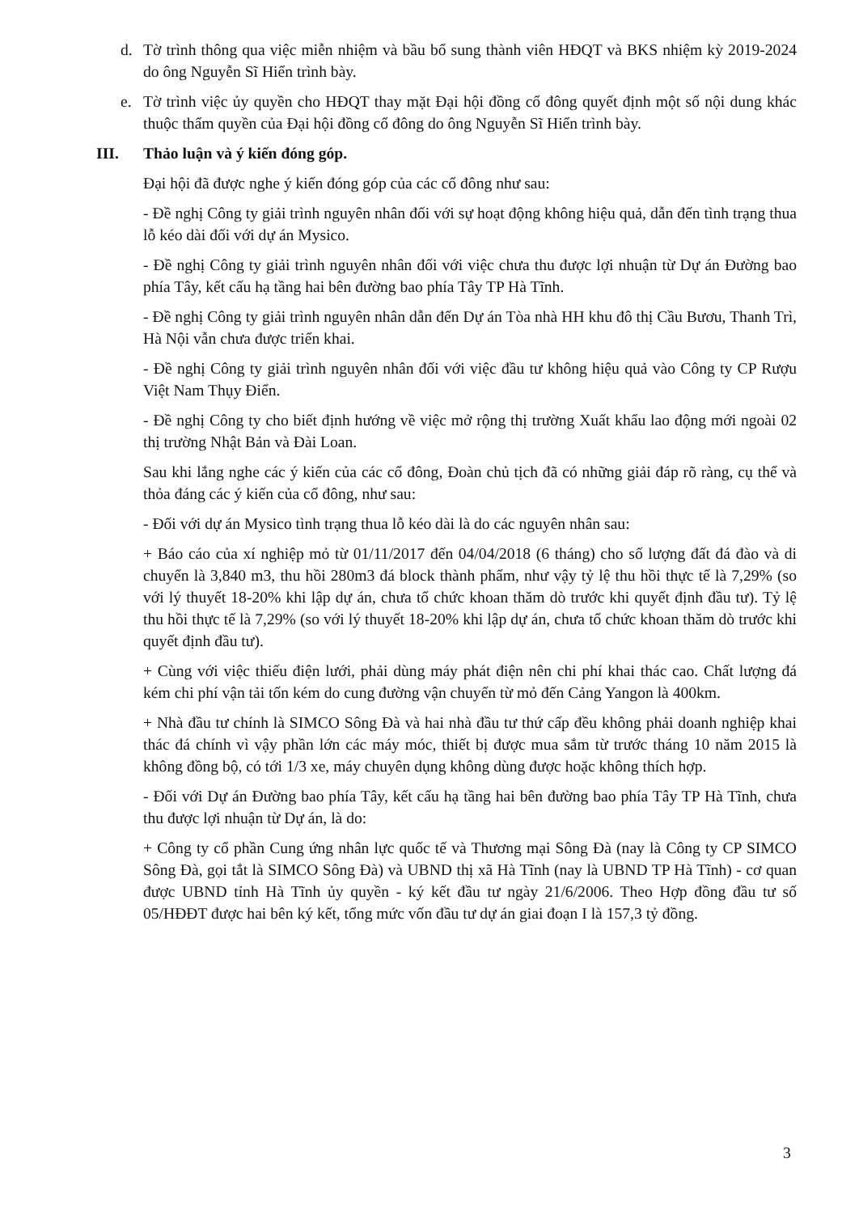d. Tờ trình thông qua việc miễn nhiệm và bầu bổ sung thành viên HĐQT và BKS nhiệm kỳ 2019-2024 do ông Nguyễn Sĩ Hiển trình bày.
e. Tờ trình việc ủy quyền cho HĐQT thay mặt Đại hội đồng cổ đông quyết định một số nội dung khác thuộc thẩm quyền của Đại hội đồng cổ đông do ông Nguyễn Sĩ Hiển trình bày.
III. Thảo luận và ý kiến đóng góp.
Đại hội đã được nghe ý kiến đóng góp của các cổ đông như sau:
- Đề nghị Công ty giải trình nguyên nhân đối với sự hoạt động không hiệu quả, dẫn đến tình trạng thua lỗ kéo dài đối với dự án Mysico.
- Đề nghị Công ty giải trình nguyên nhân đối với việc chưa thu được lợi nhuận từ Dự án Đường bao phía Tây, kết cấu hạ tầng hai bên đường bao phía Tây TP Hà Tĩnh.
- Đề nghị Công ty giải trình nguyên nhân dẫn đến Dự án Tòa nhà HH khu đô thị Cầu Bươu, Thanh Trì, Hà Nội vẫn chưa được triển khai.
- Đề nghị Công ty giải trình nguyên nhân đối với việc đầu tư không hiệu quả vào Công ty CP Rượu Việt Nam Thụy Điển.
- Đề nghị Công ty cho biết định hướng về việc mở rộng thị trường Xuất khẩu lao động mới ngoài 02 thị trường Nhật Bản và Đài Loan.
Sau khi lắng nghe các ý kiến của các cổ đông, Đoàn chủ tịch đã có những giải đáp rõ ràng, cụ thể và thỏa đáng các ý kiến của cổ đông, như sau:
- Đối với dự án Mysico tình trạng thua lỗ kéo dài là do các nguyên nhân sau:
+ Báo cáo của xí nghiệp mỏ từ 01/11/2017 đến 04/04/2018 (6 tháng) cho số lượng đất đá đào và di chuyển là 3,840 m3, thu hồi 280m3 đá block thành phẩm, như vậy tỷ lệ thu hồi thực tế là 7,29% (so với lý thuyết 18-20% khi lập dự án, chưa tổ chức khoan thăm dò trước khi quyết định đầu tư). Tỷ lệ thu hồi thực tế là 7,29% (so với lý thuyết 18-20% khi lập dự án, chưa tổ chức khoan thăm dò trước khi quyết định đầu tư).
+ Cùng với việc thiếu điện lưới, phải dùng máy phát điện nên chi phí khai thác cao. Chất lượng đá kém chi phí vận tải tốn kém do cung đường vận chuyển từ mỏ đến Cảng Yangon là 400km.
+ Nhà đầu tư chính là SIMCO Sông Đà và hai nhà đầu tư thứ cấp đều không phải doanh nghiệp khai thác đá chính vì vậy phần lớn các máy móc, thiết bị được mua sắm từ trước tháng 10 năm 2015 là không đồng bộ, có tới 1/3 xe, máy chuyên dụng không dùng được hoặc không thích hợp.
- Đối với Dự án Đường bao phía Tây, kết cấu hạ tầng hai bên đường bao phía Tây TP Hà Tĩnh, chưa thu được lợi nhuận từ Dự án, là do:
+ Công ty cổ phần Cung ứng nhân lực quốc tế và Thương mại Sông Đà (nay là Công ty CP SIMCO Sông Đà, gọi tắt là SIMCO Sông Đà) và UBND thị xã Hà Tĩnh (nay là UBND TP Hà Tĩnh) - cơ quan được UBND tỉnh Hà Tĩnh ủy quyền - ký kết đầu tư ngày 21/6/2006. Theo Hợp đồng đầu tư số 05/HĐĐT được hai bên ký kết, tổng mức vốn đầu tư dự án giai đoạn I là 157,3 tỷ đồng.
3